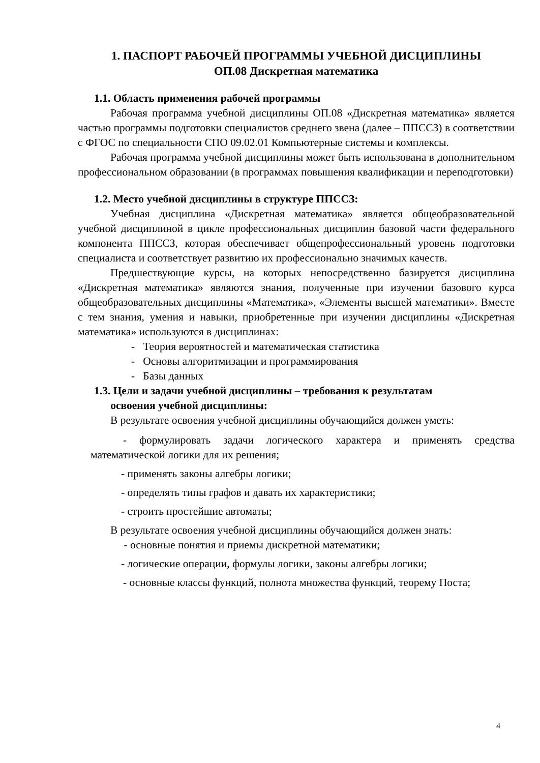1. ПАСПОРТ РАБОЧЕЙ ПРОГРАММЫ УЧЕБНОЙ ДИСЦИПЛИНЫ
ОП.08 Дискретная математика
1.1. Область применения рабочей программы
Рабочая программа учебной дисциплины ОП.08 «Дискретная математика» является частью программы подготовки специалистов среднего звена (далее – ППССЗ) в соответствии с ФГОС по специальности СПО 09.02.01 Компьютерные системы и комплексы.
Рабочая программа учебной дисциплины может быть использована в дополнительном профессиональном образовании (в программах повышения квалификации и переподготовки)
1.2. Место учебной дисциплины в структуре ППССЗ:
Учебная дисциплина «Дискретная математика» является общеобразовательной учебной дисциплиной в цикле профессиональных дисциплин базовой части федерального компонента ППССЗ, которая обеспечивает общепрофессиональный уровень подготовки специалиста и соответствует развитию их профессионально значимых качеств.
Предшествующие курсы, на которых непосредственно базируется дисциплина «Дискретная математика» являются знания, полученные при изучении базового курса общеобразовательных дисциплины «Математика», «Элементы высшей математики». Вместе с тем знания, умения и навыки, приобретенные при изучении дисциплины «Дискретная математика» используются в дисциплинах:
- Теория вероятностей и математическая статистика
- Основы алгоритмизации и программирования
- Базы данных
1.3. Цели и задачи учебной дисциплины – требования к результатам
освоения учебной дисциплины:
В результате освоения учебной дисциплины обучающийся должен уметь:
- формулировать задачи логического характера и применять средства математической логики для их решения;
- применять законы алгебры логики;
- определять типы графов и давать их характеристики;
- строить простейшие автоматы;
В результате освоения учебной дисциплины обучающийся должен знать:
- основные понятия и приемы дискретной математики;
- логические операции, формулы логики, законы алгебры логики;
- основные классы функций, полнота множества функций, теорему Поста;
4